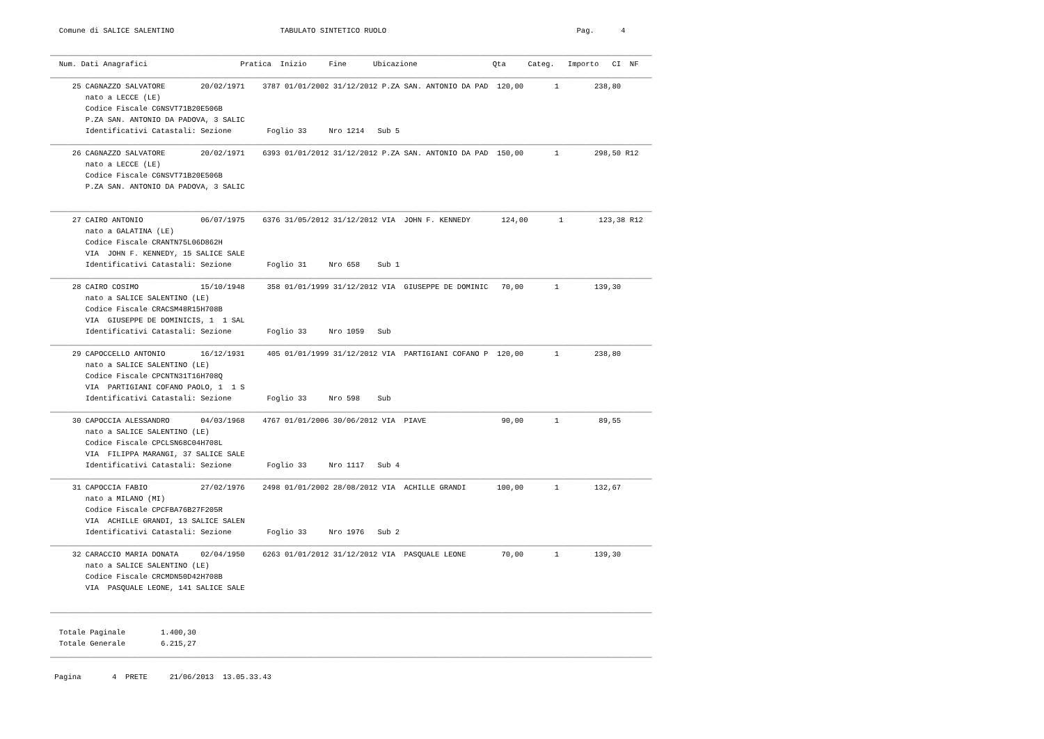Comune di SALICE SALENTINO                        TABULATO SINTETICO RUOLO                                           Pag.      4

________________________________________________________________________________________________________________________________________
  Num. Dati Anagrafici                     Pratica  Inizio     Fine      Ubicazione                 Qta     Categ.   Importo   CI  NF
________________________________________________________________________________________________________________________________________
     25 CAGNAZZO SALVATORE        20/02/1971    3787 01/01/2002 31/12/2012 P.ZA SAN. ANTONIO DA PAD  120,00       1        238,80
        nato a LECCE (LE)
        Codice Fiscale CGNSVT71B20E506B
        P.ZA SAN. ANTONIO DA PADOVA, 3 SALIC
        Identificativi Catastali: Sezione        Foglio 33     Nro 1214   Sub 5
________________________________________________________________________________________________________________________________________
     26 CAGNAZZO SALVATORE        20/02/1971    6393 01/01/2012 31/12/2012 P.ZA SAN. ANTONIO DA PAD  150,00       1        298,50 R12
        nato a LECCE (LE)
        Codice Fiscale CGNSVT71B20E506B
        P.ZA SAN. ANTONIO DA PADOVA, 3 SALIC

________________________________________________________________________________________________________________________________________
     27 CAIRO ANTONIO             06/07/1975    6376 31/05/2012 31/12/2012 VIA  JOHN F. KENNEDY       124,00       1        123,38 R12
        nato a GALATINA (LE)
        Codice Fiscale CRANTN75L06D862H
        VIA  JOHN F. KENNEDY, 15 SALICE SALE
        Identificativi Catastali: Sezione        Foglio 31     Nro 658    Sub 1
________________________________________________________________________________________________________________________________________
     28 CAIRO COSIMO              15/10/1948     358 01/01/1999 31/12/2012 VIA  GIUSEPPE DE DOMINIC   70,00       1        139,30
        nato a SALICE SALENTINO (LE)
        Codice Fiscale CRACSM48R15H708B
        VIA  GIUSEPPE DE DOMINICIS, 1  1 SAL
        Identificativi Catastali: Sezione        Foglio 33     Nro 1059   Sub
________________________________________________________________________________________________________________________________________
     29 CAPOCCELLO ANTONIO        16/12/1931     405 01/01/1999 31/12/2012 VIA  PARTIGIANI COFANO P  120,00       1        238,80
        nato a SALICE SALENTINO (LE)
        Codice Fiscale CPCNTN31T16H708Q
        VIA  PARTIGIANI COFANO PAOLO, 1  1 S
        Identificativi Catastali: Sezione        Foglio 33     Nro 598    Sub
________________________________________________________________________________________________________________________________________
     30 CAPOCCIA ALESSANDRO       04/03/1968    4767 01/01/2006 30/06/2012 VIA  PIAVE                 90,00       1         89,55
        nato a SALICE SALENTINO (LE)
        Codice Fiscale CPCLSN68C04H708L
        VIA  FILIPPA MARANGI, 37 SALICE SALE
        Identificativi Catastali: Sezione        Foglio 33     Nro 1117   Sub 4
________________________________________________________________________________________________________________________________________
     31 CAPOCCIA FABIO            27/02/1976    2498 01/01/2002 28/08/2012 VIA  ACHILLE GRANDI       100,00       1        132,67
        nato a MILANO (MI)
        Codice Fiscale CPCFBA76B27F205R
        VIA  ACHILLE GRANDI, 13 SALICE SALEN
        Identificativi Catastali: Sezione        Foglio 33     Nro 1976   Sub 2
________________________________________________________________________________________________________________________________________
     32 CARACCIO MARIA DONATA     02/04/1950    6263 01/01/2012 31/12/2012 VIA  PASQUALE LEONE        70,00       1        139,30
        nato a SALICE SALENTINO (LE)
        Codice Fiscale CRCMDN50D42H708B
        VIA  PASQUALE LEONE, 141 SALICE SALE

________________________________________________________________________________________________________________________________________

  Totale Paginale        1.400,30
  Totale Generale        6.215,27
________________________________________________________________________________________________________________________________________

 Pagina       4  PRETE     21/06/2013  13.05.33.43